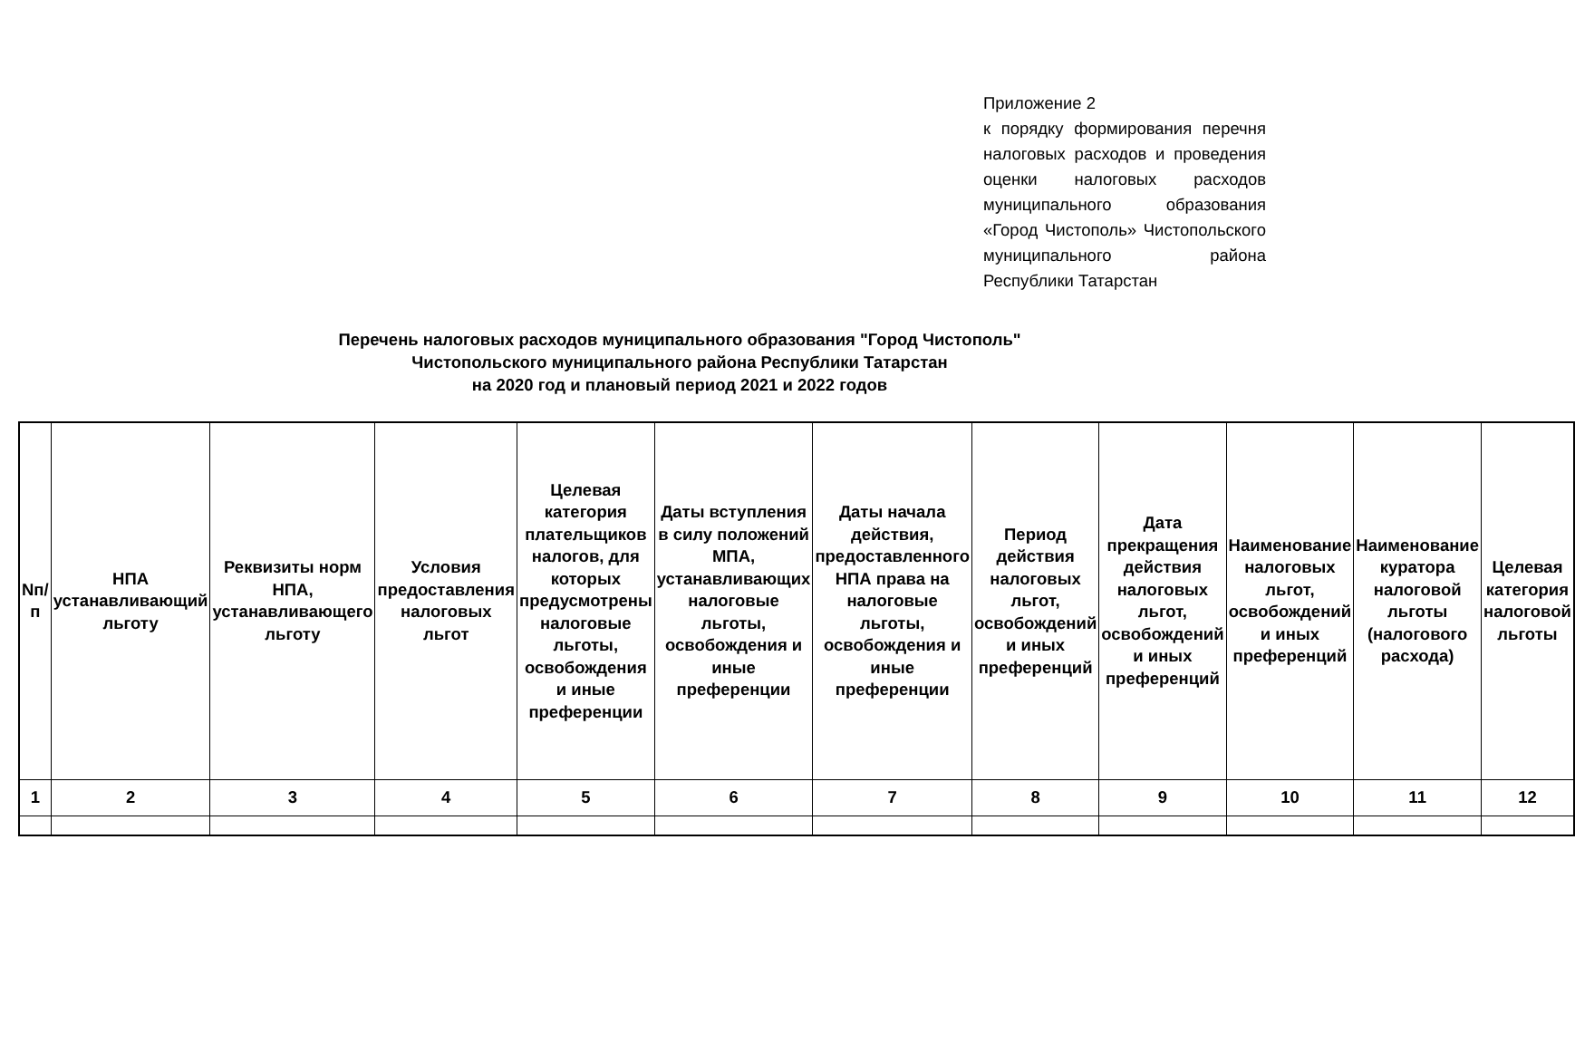Приложение 2
к порядку формирования перечня налоговых расходов и проведения оценки налоговых расходов муниципального образования «Город Чистополь» Чистопольского муниципального района Республики Татарстан
Перечень налоговых расходов муниципального образования "Город Чистополь"
Чистопольского муниципального района Республики Татарстан
на 2020 год и плановый период 2021 и 2022 годов
| Nп/п | НПА устанавливающий льготу | Реквизиты норм НПА, устанавливающего льготу | Условия предоставления налоговых льгот | Целевая категория плательщиков налогов, для которых предусмотрены налоговые льготы, освобождения и иные преференции | Даты вступления в силу положений МПА, устанавливающих налоговые льготы, освобождения и иные преференции | Даты начала действия, предоставленного НПА права на налоговые льготы, освобождения и иные преференции | Период действия налоговых льгот, освобождений и иных преференций | Дата прекращения действия налоговых льгот, освобождений и иных преференций | Наименование налоговых льгот, освобождений и иных преференций | Наименование куратора налоговой льготы (налогового расхода) | Целевая категория налоговой льготы |
| --- | --- | --- | --- | --- | --- | --- | --- | --- | --- | --- | --- |
| 1 | 2 | 3 | 4 | 5 | 6 | 7 | 8 | 9 | 10 | 11 | 12 |